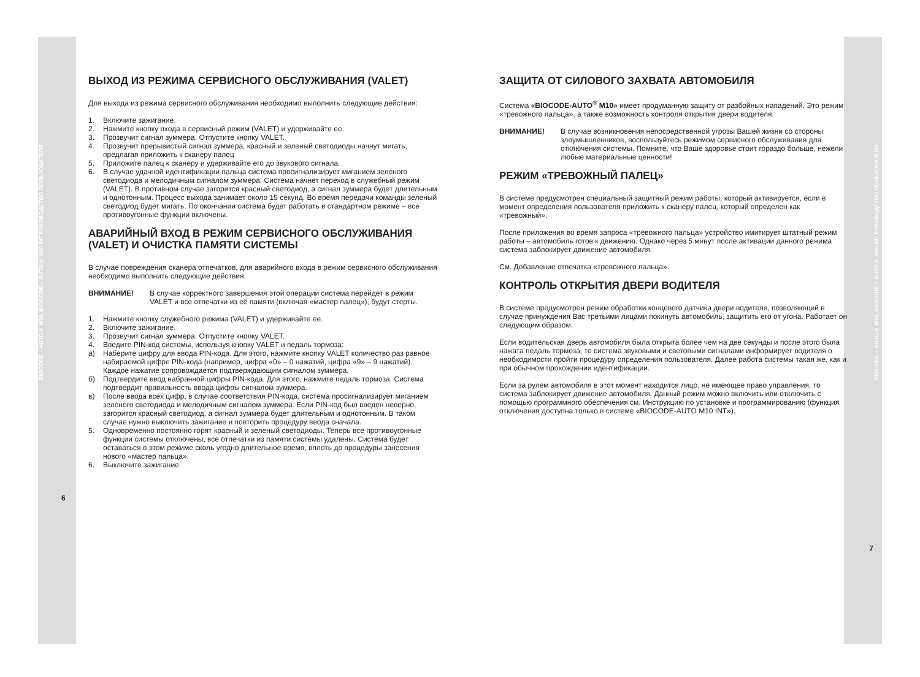BIOCODE – AUTO® M10, BIOCODE – AUTO® M10 INT РУКОВОДСТВО ПОЛЬЗОВАТЕЛЯ
ВЫХОД ИЗ РЕЖИМА СЕРВИСНОГО ОБСЛУЖИВАНИЯ (VALET)
Для выхода из режима сервисного обслуживания необходимо выполнить следующие действия:
1. Включите зажигание.
2. Нажмите кнопку входа в сервисный режим (VALET) и удерживайте ее.
3. Прозвучит сигнал зуммера. Отпустите кнопку VALET.
4. Прозвучит прерывистый сигнал зуммера, красный и зеленый светодиоды начнут мигать, предлагая приложить к сканеру палец
5. Приложите палец к сканеру и удерживайте его до звукового сигнала.
6. В случае удачной идентификации пальца система просигнализирует миганием зеленого светодиода и мелодичным сигналом зуммера. Система начнет переход в служебный режим (VALET). В противном случае загорится красный светодиод, а сигнал зуммера будет длительным и однотонным. Процесс выхода занимает около 15 секунд. Во время передачи команды зеленый светодиод будет мигать. По окончании система будет работать в стандартном режиме – все противоугонные функции включены.
АВАРИЙНЫЙ ВХОД В РЕЖИМ СЕРВИСНОГО ОБСЛУЖИВАНИЯ (VALET) И ОЧИСТКА ПАМЯТИ СИСТЕМЫ
В случае повреждения сканера отпечатков, для аварийного входа в режим сервисного обслуживания необходимо выполнить следующие действия:
ВНИМАНИЕ! В случае корректного завершения этой операции система перейдет в режим VALET и все отпечатки из её памяти (включая «мастер палец»), будут стерты.
1. Нажмите кнопку служебного режима (VALET) и удерживайте ее.
2. Включите зажигание.
3. Прозвучит сигнал зуммера. Отпустите кнопку VALET.
4. Введите PIN-код системы, используя кнопку VALET и педаль тормоза:
а) Наберите цифру для ввода PIN-кода. Для этого, нажмите кнопку VALET количество раз равное набираемой цифре PIN-кода (например, цифра «0» – 0 нажатий, цифра «9» – 9 нажатий). Каждое нажатие сопровождается подтверждающим сигналом зуммера.
б) Подтвердите ввод набранной цифры PIN-кода. Для этого, нажмите педаль тормоза. Система подтвердит правильность ввода цифры сигналом зуммера.
в) После ввода всех цифр, в случае соответствия PIN-кода, система просигнализирует миганием зеленого светодиода и мелодичным сигналом зуммера. Если PIN-код был введен неверно, загорится красный светодиод, а сигнал зуммера будет длительным и однотонным. В таком случае нужно выключить зажигание и повторить процедуру ввода сначала.
5. Одновременно постоянно горят красный и зеленый светодиоды. Теперь все противоугонные функции системы отключены, все отпечатки из памяти системы удалены. Система будет оставаться в этом режиме сколь угодно длительное время, вплоть до процедуры занесения нового «мастер пальца».
6. Выключите зажигание.
6
ЗАЩИТА ОТ СИЛОВОГО ЗАХВАТА АВТОМОБИЛЯ
Система «BIOCODE-AUTO<sup>®</sup> M10» имеет продуманную защиту от разбойных нападений. Это режим «тревожного пальца», а также возможность контроля открытия двери водителя.
ВНИМАНИЕ! В случае возникновения непосредственной угрозы Вашей жизни со стороны злоумышленников, воспользуйтесь режимом сервисного обслуживания для отключения системы. Помните, что Ваше здоровье стоит гораздо больше, нежели любые материальные ценности!
РЕЖИМ «ТРЕВОЖНЫЙ ПАЛЕЦ»
В системе предусмотрен специальный защитный режим работы, который активируется, если в момент определения пользователя приложить к сканеру палец, который определен как «тревожный».
После приложения во время запроса «тревожного пальца» устройство имитирует штатный режим работы – автомобиль готов к движению. Однако через 5 минут после активации данного режима система заблокирует движение автомобиля.
См. Добавление отпечатка «тревожного пальца».
КОНТРОЛЬ ОТКРЫТИЯ ДВЕРИ ВОДИТЕЛЯ
В системе предусмотрен режим обработки концевого датчика двери водителя, позволяющий в случае принуждения Вас третьими лицами покинуть автомобиль, защитить его от угона. Работает он следующим образом.
Если водительская дверь автомобиля была открыта более чем на две секунды и после этого была нажата педаль тормоза, то система звуковыми и световыми сигналами информирует водителя о необходимости пройти процедуру определения пользователя. Далее работа системы такая же, как и при обычном прохождении идентификации.
Если за рулем автомобиля в этот момент находится лицо, не имеющее право управления, то система заблокирует движение автомобиля. Данный режим можно включить или отключить с помощью программного обеспечения см. Инструкцию по установке и программированию (функция отключения доступна только в системе «BIOCODE-AUTO M10 INT»).
7
BIOCODE – AUTO® M10, BIOCODE – AUTO® M10 INT РУКОВОДСТВО ПОЛЬЗОВАТЕЛЯ